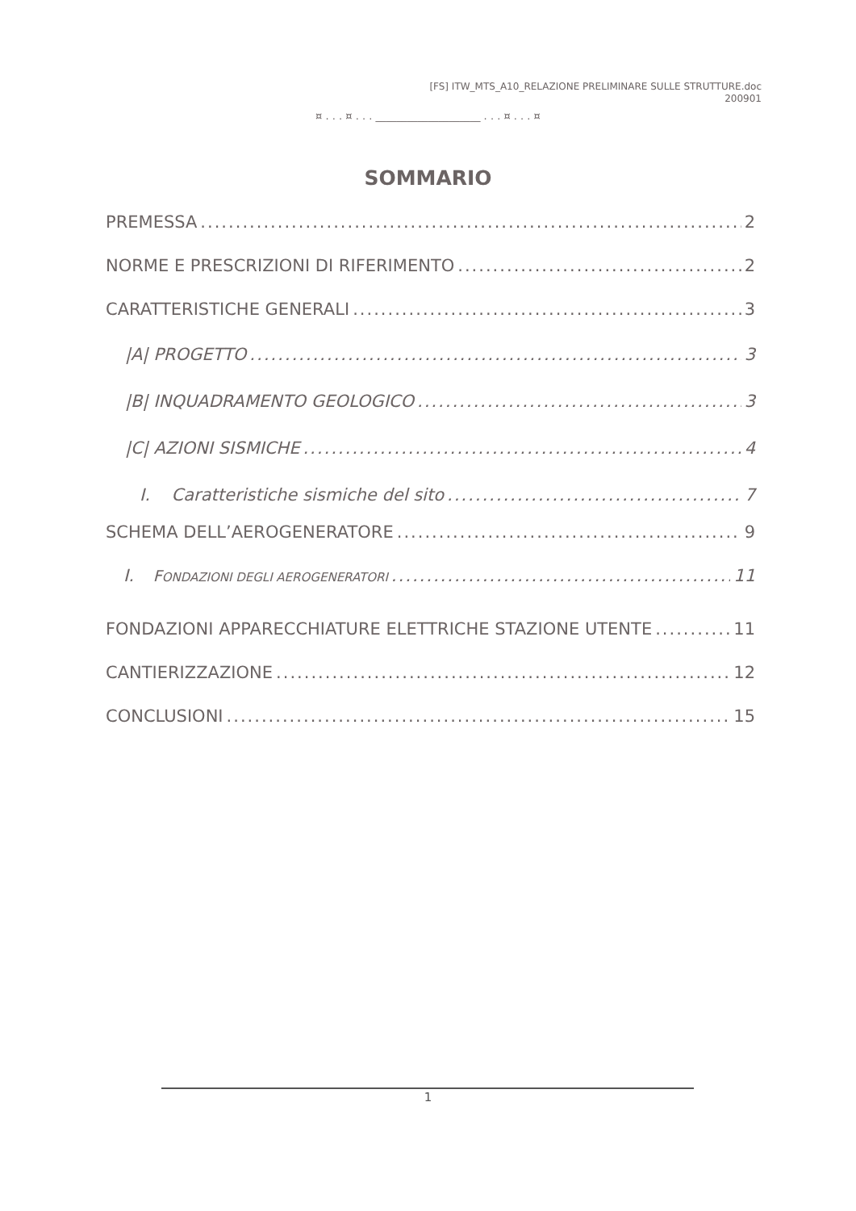[FS] ITW_MTS_A10_RELAZIONE PRELIMINARE SULLE STRUTTURE.doc
200901
¤ . . . ¤ . . . ____________________ . . . ¤ . . . ¤
SOMMARIO
PREMESSA 2
NORME E PRESCRIZIONI DI RIFERIMENTO 2
CARATTERISTICHE GENERALI 3
|A| PROGETTO 3
|B| INQUADRAMENTO GEOLOGICO 3
|C| AZIONI SISMICHE 4
I. Caratteristiche sismiche del sito 7
SCHEMA DELL’AEROGENERATORE 9
I. FONDAZIONI DEGLI AEROGENERATORI 11
FONDAZIONI APPARECCHIATURE ELETTRICHE STAZIONE UTENTE 11
CANTIERIZZAZIONE 12
CONCLUSIONI 15
1